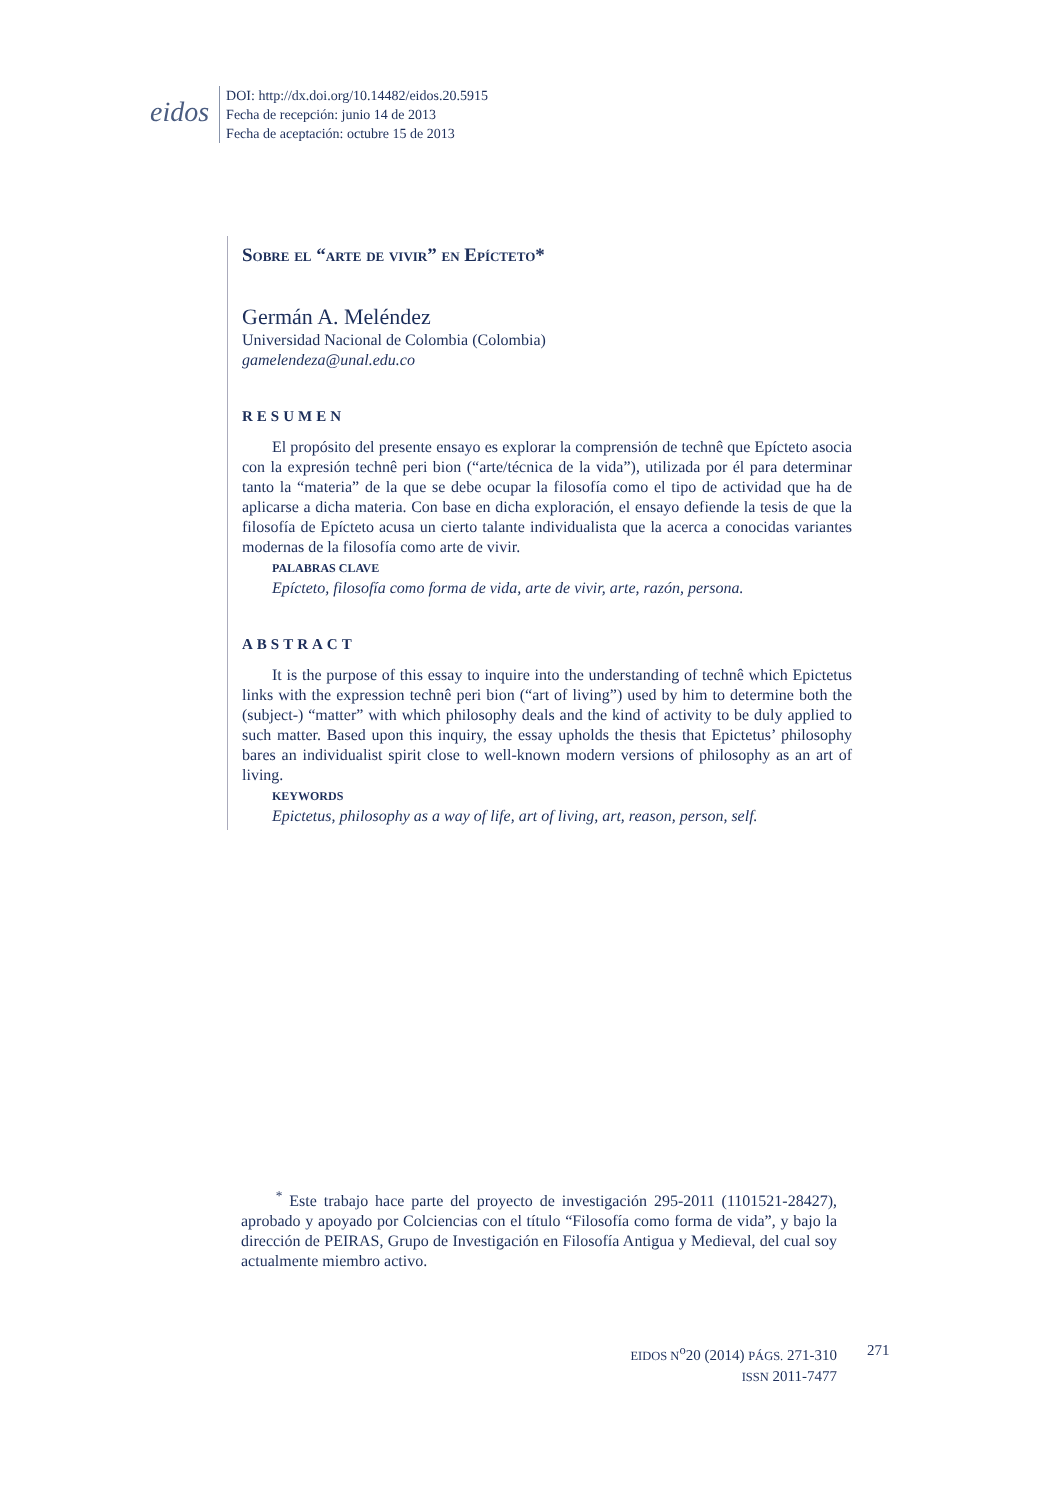eidos
DOI: http://dx.doi.org/10.14482/eidos.20.5915
Fecha de recepción: junio 14 de 2013
Fecha de aceptación: octubre 15 de 2013
Sobre el “arte de vivir” en Epícteto*
Germán A. Meléndez
Universidad Nacional de Colombia (Colombia)
gamelendeza@unal.edu.co
RESUMEN
El propósito del presente ensayo es explorar la comprensión de technê que Epícteto asocia con la expresión technê peri bion (“arte/técnica de la vida”), utilizada por él para determinar tanto la “materia” de la que se debe ocupar la filosofía como el tipo de actividad que ha de aplicarse a dicha materia. Con base en dicha exploración, el ensayo defiende la tesis de que la filosofía de Epícteto acusa un cierto talante individualista que la acerca a conocidas variantes modernas de la filosofía como arte de vivir.
PALABRAS CLAVE
Epícteto, filosofía como forma de vida, arte de vivir, arte, razón, persona.
ABSTRACT
It is the purpose of this essay to inquire into the understanding of technê which Epictetus links with the expression technê peri bion (“art of living”) used by him to determine both the (subject-) “matter” with which philosophy deals and the kind of activity to be duly applied to such matter. Based upon this inquiry, the essay upholds the thesis that Epictetus’ philosophy bares an individualist spirit close to well-known modern versions of philosophy as an art of living.
KEYWORDS
Epictetus, philosophy as a way of life, art of living, art, reason, person, self.
<sup>*</sup> Este trabajo hace parte del proyecto de investigación 295-2011 (1101521-28427), aprobado y apoyado por Colciencias con el título “Filosofía como forma de vida”, y bajo la dirección de PEIRAS, Grupo de Investigación en Filosofía Antigua y Medieval, del cual soy actualmente miembro activo.
EIDOS N<sup>o</sup>20 (2014) PÁGS. 271-310
ISSN 2011-7477
271